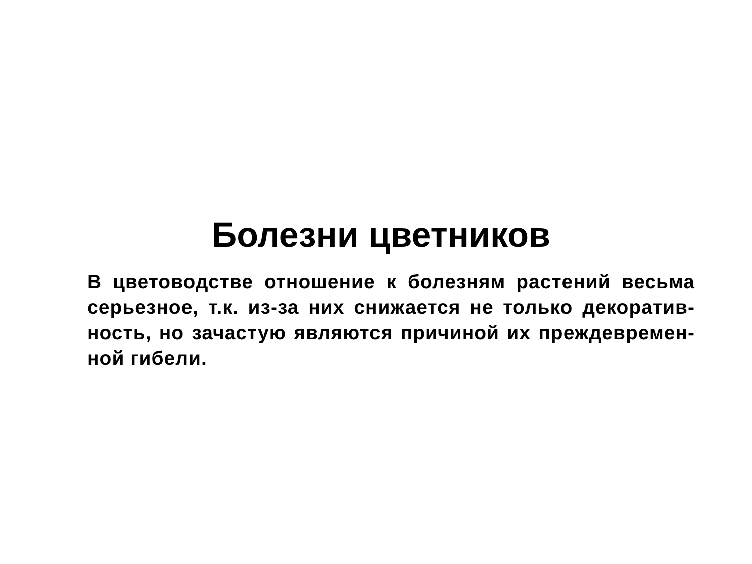Болезни цветников
В цветоводстве отношение к болезням растений весьма серьезное, т.к. из-за них снижается не только декоратив-ность, но зачастую являются причиной их преждевремен-ной гибели.